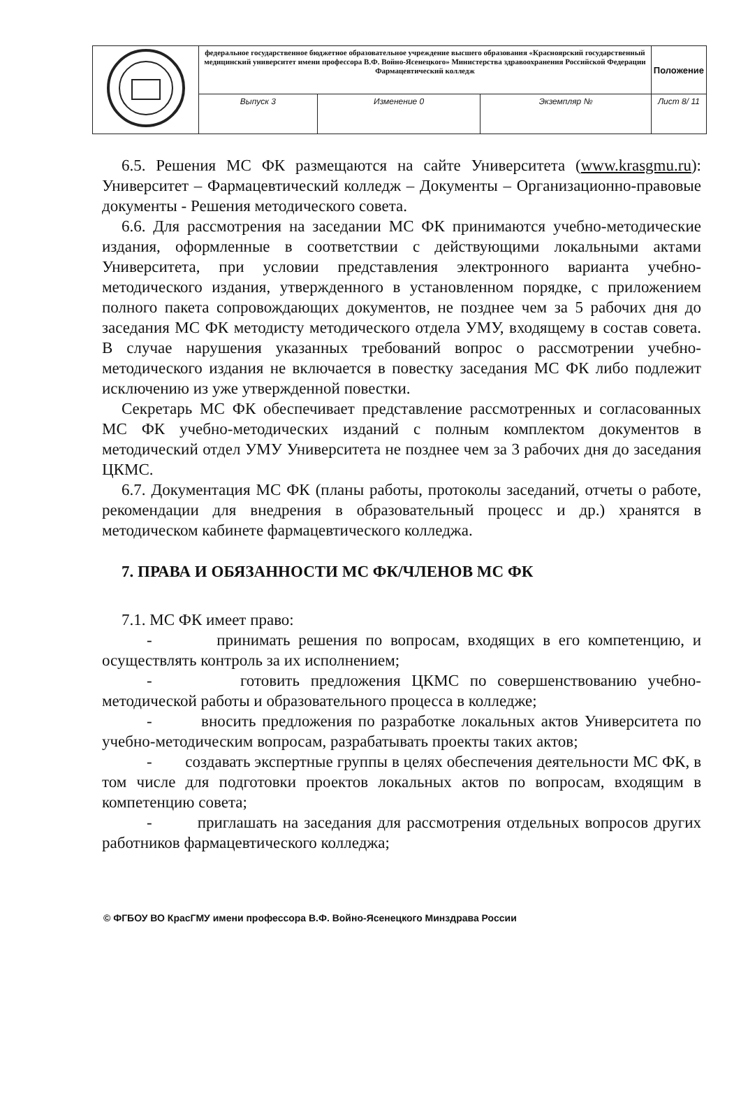| | федеральное государственное бюджетное образовательное учреждение высшего образования «Красноярский государственный медицинский университет имени профессора В.Ф. Войно-Ясенецкого» Министерства здравоохранения Российской Федерации Фармацевтический колледж | | | Положение |
| | Выпуск 3 | Изменение 0 | Экземпляр № | Лист 8/ 11 |
6.5. Решения МС ФК размещаются на сайте Университета (www.krasgmu.ru): Университет – Фармацевтический колледж – Документы – Организационно-правовые документы - Решения методического совета.
6.6. Для рассмотрения на заседании МС ФК принимаются учебно-методические издания, оформленные в соответствии с действующими локальными актами Университета, при условии представления электронного варианта учебно-методического издания, утвержденного в установленном порядке, с приложением полного пакета сопровождающих документов, не позднее чем за 5 рабочих дня до заседания МС ФК методисту методического отдела УМУ, входящему в состав совета. В случае нарушения указанных требований вопрос о рассмотрении учебно-методического издания не включается в повестку заседания МС ФК либо подлежит исключению из уже утвержденной повестки.
Секретарь МС ФК обеспечивает представление рассмотренных и согласованных МС ФК учебно-методических изданий с полным комплектом документов в методический отдел УМУ Университета не позднее чем за 3 рабочих дня до заседания ЦКМС.
6.7. Документация МС ФК (планы работы, протоколы заседаний, отчеты о работе, рекомендации для внедрения в образовательный процесс и др.) хранятся в методическом кабинете фармацевтического колледжа.
7. ПРАВА И ОБЯЗАННОСТИ МС ФК/ЧЛЕНОВ МС ФК
7.1. МС ФК имеет право:
- принимать решения по вопросам, входящих в его компетенцию, и осуществлять контроль за их исполнением;
- готовить предложения ЦКМС по совершенствованию учебно-методической работы и образовательного процесса в колледже;
- вносить предложения по разработке локальных актов Университета по учебно-методическим вопросам, разрабатывать проекты таких актов;
- создавать экспертные группы в целях обеспечения деятельности МС ФК, в том числе для подготовки проектов локальных актов по вопросам, входящим в компетенцию совета;
- приглашать на заседания для рассмотрения отдельных вопросов других работников фармацевтического колледжа;
© ФГБОУ ВО КрасГМУ имени профессора В.Ф. Войно-Ясенецкого Минздрава России